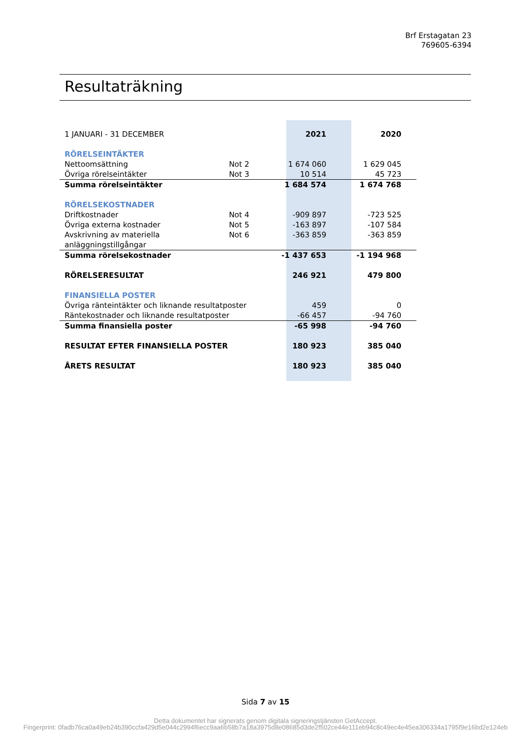Brf Erstagatan 23
769605-6394
Resultaträkning
| 1 JANUARI - 31 DECEMBER | | 2021 | 2020 |
| RÖRELSEINTÄKTER | | | |
| Nettoomsättning | Not 2 | 1 674 060 | 1 629 045 |
| Övriga rörelseintäkter | Not 3 | 10 514 | 45 723 |
| Summa rörelseintäkter | | 1 684 574 | 1 674 768 |
| RÖRELSEKOSTNADER | | | |
| Driftkostnader | Not 4 | -909 897 | -723 525 |
| Övriga externa kostnader | Not 5 | -163 897 | -107 584 |
| Avskrivning av materiella anläggningstillgångar | Not 6 | -363 859 | -363 859 |
| Summa rörelsekostnader | | -1 437 653 | -1 194 968 |
| RÖRELSERESULTAT | | 246 921 | 479 800 |
| FINANSIELLA POSTER | | | |
| Övriga ränteintäkter och liknande resultatposter | | 459 | 0 |
| Räntekostnader och liknande resultatposter | | -66 457 | -94 760 |
| Summa finansiella poster | | -65 998 | -94 760 |
| RESULTAT EFTER FINANSIELLA POSTER | | 180 923 | 385 040 |
| ÅRETS RESULTAT | | 180 923 | 385 040 |
Sida 7 av 15
Detta dokumentet har signerats genom digitala signeringstjänsten GetAccept.
Fingerprint: 0fadb76ca0a49eb24b390ccfa429d5e044c2994f6ecc9aa6b58b7a18a3975d8e08685d3de2f502ce44e111eb94c8c49ec4e45ea306334a1795f9e16bd2e124eb